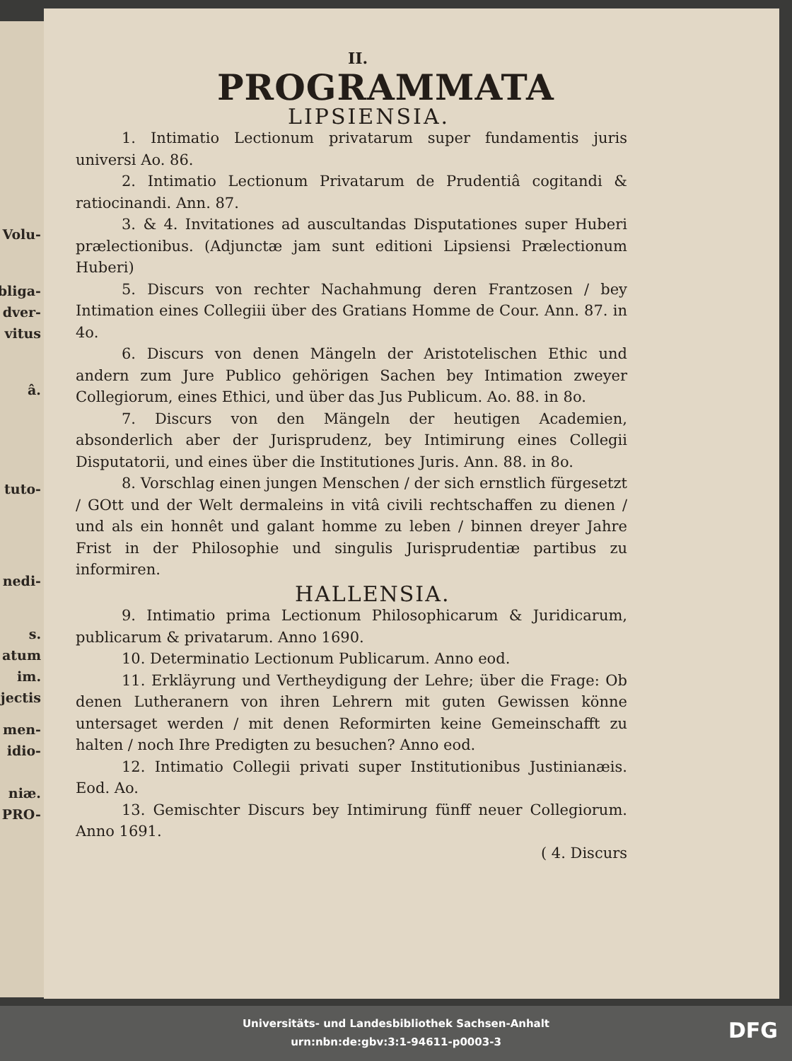Volu-
bliga-
dver-
vitus
â.
tuto-
nedi-
s.
atum
im.
jectis
men-
idio-
niæ.
PRO-
II.
PROGRAMMATA
LIPSIENSIA.
1. Intimatio Lectionum privatarum super fundamentis juris universi Ao. 86.
2. Intimatio Lectionum Privatarum de Prudentiâ cogitandi & ratiocinandi. Ann. 87.
3. & 4. Invitationes ad auscultandas Disputationes super Huberi prælectionibus. (Adjunctæ jam sunt editioni Lipsiensi Prælectionum Huberi)
5. Discurs von rechter Nachahmung deren Frantzosen / bey Intimation eines Collegiii über des Gratians Homme de Cour. Ann. 87. in 4o.
6. Discurs von denen Mängeln der Aristotelischen Ethic und andern zum Jure Publico gehörigen Sachen bey Intimation zweyer Collegiorum, eines Ethici, und über das Jus Publicum. Ao. 88. in 8o.
7. Discurs von den Mängeln der heutigen Academien, absonderlich aber der Jurisprudenz, bey Intimirung eines Collegii Disputatorii, und eines über die Institutiones Juris. Ann. 88. in 8o.
8. Vorschlag einen jungen Menschen / der sich ernstlich fürgesetzt / GOtt und der Welt dermaleins in vitâ civili rechtschaffen zu dienen / und als ein honnêt und galant homme zu leben / binnen dreyer Jahre Frist in der Philosophie und singulis Jurisprudentiæ partibus zu informiren.
HALLENSIA.
9. Intimatio prima Lectionum Philosophicarum & Juridicarum, publicarum & privatarum. Anno 1690.
10. Determinatio Lectionum Publicarum. Anno eod.
11. Erkläyrung und Vertheydigung der Lehre; über die Frage: Ob denen Lutheranern von ihren Lehrern mit guten Gewissen könne untersaget werden / mit denen Reformirten keine Gemeinschafft zu halten / noch Ihre Predigten zu besuchen? Anno eod.
12. Intimatio Collegii privati super Institutionibus Justinianæis. Eod. Ao.
13. Gemischter Discurs bey Intimirung fünff neuer Collegiorum. Anno 1691.
( 4. Discurs
Universitäts- und Landesbibliothek Sachsen-Anhalt
urn:nbn:de:gbv:3:1-94611-p0003-3
DFG